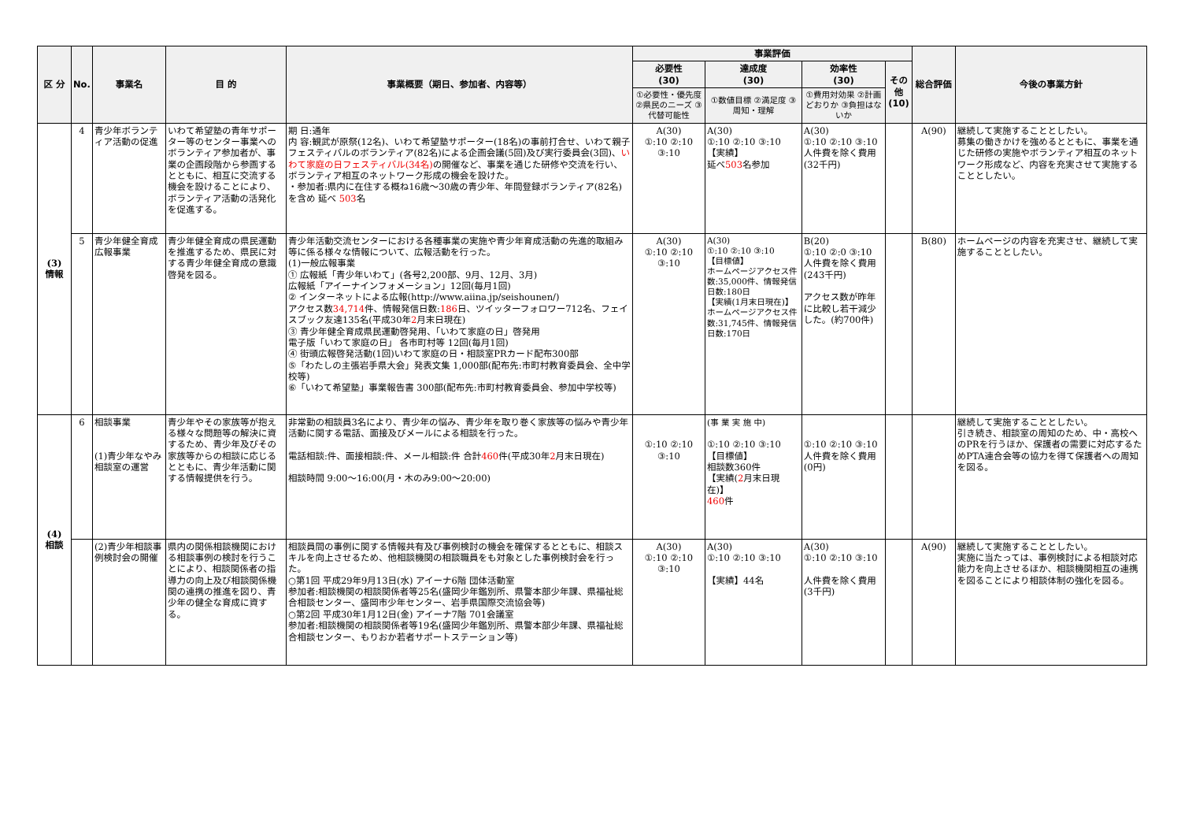| 区 分 | No. | 事業名 | 目 的 | 事業概要（期日、参加者、内容等） | 事業評価 | | | | 総合評価 | 今後の事業方針 |
| --- | --- | --- | --- | --- | --- | --- | --- | --- | --- | --- |
| | | | | | 必要性 (30) | 達成度 (30) | 効率性 (30) | その他 (10) | | |
| | | | | | ①必要性・優先度 ②県民のニーズ ③代替可能性 | ①数値目標 ②満足度 ③周知・理解 | ①費用対効果 ②計画どおりか ③負担はないか | | | |
| (3) 情報 | 4 | 青少年ボランティア活動の促進 | いわて希望塾の青年サポーター等のセンター事業へのボランティア参加者が、事業の企画段階から参画するとともに、相互に交流する機会を設けることにより、ボランティア活動の活発化を促進する。 | 期 日:通年 内 容:観武が原祭(12名)、いわて希望塾サポーター(18名)の事前打合せ、いわて親子フェスティバルのボランティア(82名)による企画会議(5回)及び実行委員会(3回)、 いわて家庭の日フェスティバル(34名) の開催など、事業を通じた研修や交流を行い、ボランティア相互のネットワーク形成の機会を設けた。 ・参加者:県内に在住する概ね16歳～30歳の青少年、年間登録ボランティア(82名)を含め 延べ 503 名 | A(30) ①:10 ②:10 ③:10 | A(30) ①:10 ②:10 ③:10 【実績】 延べ 503 名参加 | A(30) ①:10 ②:10 ③:10 人件費を除く費用 (32千円) | | A(90) | 継続して実施することとしたい。 募集の働きかけを強めるとともに、事業を通じた研修の実施やボランティア相互のネットワーク形成など、内容を充実させて実施することとしたい。 |
| | 5 | 青少年健全育成広報事業 | 青少年健全育成の県民運動を推進するため、県民に対する青少年健全育成の意識啓発を図る。 | 青少年活動交流センターにおける各種事業の実施や青少年育成活動の先進的取組み等に係る様々な情報について、広報活動を行った。 (1)一般広報事業 ① 広報紙「青少年いわて」(各号2,200部、9月、12月、3月) 広報紙「アイーナインフォメーション」12回(毎月1回) ② インターネットによる広報(http://www.aiina.jp/seishounen/) アクセス数 34,714 件、情報発信日数: 186 日、ツイッターフォロワー712名、フェイスブック友達135名(平成30年 2 月末日現在) ③ 青少年健全育成県民運動啓発用、「いわて家庭の日」啓発用 電子版「いわて家庭の日」 各市町村等 12回(毎月1回) ④ 街頭広報啓発活動(1回)いわて家庭の日・相談室PRカード配布300部 ⑤「わたしの主張岩手県大会」発表文集 1,000部(配布先:市町村教育委員会、全中学校等) ⑥「いわて希望塾」事業報告書 300部(配布先:市町村教育委員会、参加中学校等) | A(30) ①:10 ②:10 ③:10 | A(30) ①:10 ②:10 ③:10 【目標値】 ホームページアクセス件数:35,000件、情報発信日数:180日 【実績(1月末日現在)】 ホームページアクセス件数:31,745件、情報発信日数:170日 | B(20) ①:10 ②:0 ③:10 人件費を除く費用 (243千円) アクセス数が昨年に比較し若干減少した。(約700件) | | B(80) | ホームページの内容を充実させ、継続して実施することとしたい。 |
| (4) 相談 | 6 | 相談事業 (1)青少年なやみ相談室の運営 | 青少年やその家族等が抱える様々な問題等の解決に資するため、青少年及びその家族等からの相談に応じるとともに、青少年活動に関する情報提供を行う。 | 非常勤の相談員3名により、青少年の悩み、青少年を取り巻く家族等の悩みや青少年活動に関する電話、面接及びメールによる相談を行った。 電話相談:件、面接相談:件、メール相談:件 合計 460 件(平成30年 2 月末日現在) 相談時間 9:00～16:00(月・木のみ9:00～20:00) | ①:10 ②:10 ③:10 | (事 業 実 施 中) ①:10 ②:10 ③:10 【目標値】 相談数360件 【実績( 2 月末日現在)】 460 件 | ①:10 ②:10 ③:10 人件費を除く費用 (0円) | | | 継続して実施することとしたい。 引き続き、相談室の周知のため、中・高校へのPRを行うほか、保護者の需要に対応するためPTA連合会等の協力を得て保護者への周知を図る。 |
| | | (2)青少年相談事例検討会の開催 | 県内の関係相談機関における相談事例の検討を行うことにより、相談関係者の指導力の向上及び相談関係機関の連携の推進を図り、青少年の健全な育成に資する。 | 相談員間の事例に関する情報共有及び事例検討の機会を確保するとともに、相談スキルを向上させるため、他相談機関の相談職員をも対象とした事例検討会を行った。 ○第1回 平成29年9月13日(水) アイーナ6階 団体活動室 参加者:相談機関の相談関係者等25名(盛岡少年鑑別所、県警本部少年課、県福祉総合相談センター、盛岡市少年センター、岩手県国際交流協会等) ○第2回 平成30年1月12日(金) アイーナ7階 701会議室 参加者:相談機関の相談関係者等19名(盛岡少年鑑別所、県警本部少年課、県福祉総合相談センター、もりおか若者サポートステーション等) | A(30) ①:10 ②:10 ③:10 | A(30) ①:10 ②:10 ③:10 【実績】44名 | A(30) ①:10 ②:10 ③:10 人件費を除く費用 (3千円) | | A(90) | 継続して実施することとしたい。 実施に当たっては、事例検討による相談対応能力を向上させるほか、相談機関相互の連携を図ることにより相談体制の強化を図る。 |